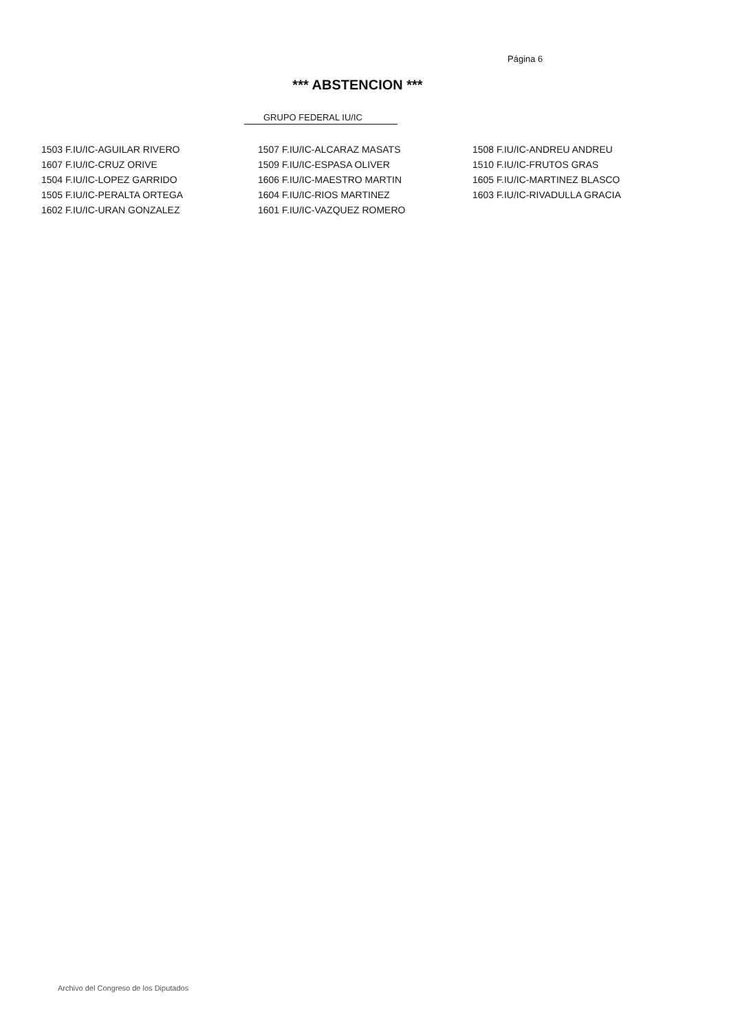Página 6
*** ABSTENCION ***
GRUPO FEDERAL IU/IC
| 1503 F.IU/IC-AGUILAR RIVERO | 1507 F.IU/IC-ALCARAZ MASATS | 1508 F.IU/IC-ANDREU ANDREU |
| 1607 F.IU/IC-CRUZ ORIVE | 1509 F.IU/IC-ESPASA OLIVER | 1510 F.IU/IC-FRUTOS GRAS |
| 1504 F.IU/IC-LOPEZ GARRIDO | 1606 F.IU/IC-MAESTRO MARTIN | 1605 F.IU/IC-MARTINEZ BLASCO |
| 1505 F.IU/IC-PERALTA ORTEGA | 1604 F.IU/IC-RIOS MARTINEZ | 1603 F.IU/IC-RIVADULLA GRACIA |
| 1602 F.IU/IC-URAN GONZALEZ | 1601 F.IU/IC-VAZQUEZ ROMERO | |
Archivo del Congreso de los Diputados